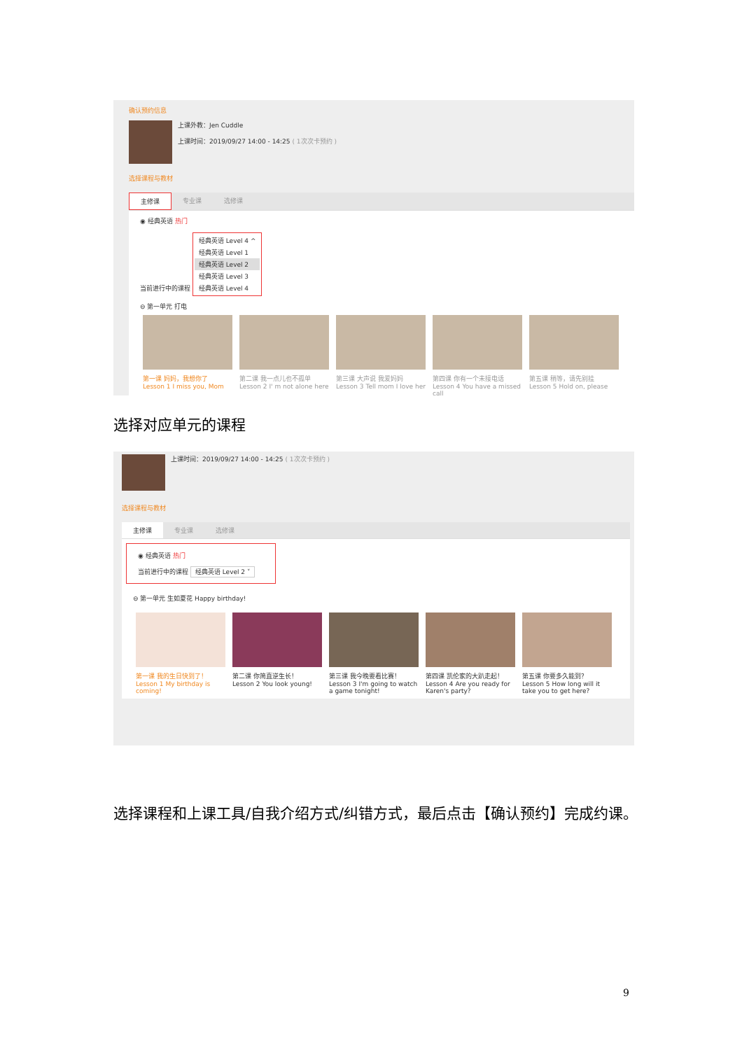确认预约信息
上课外教：Jen Cuddle
上课时间：2019/09/27 14:00 - 14:25 ( 1次次卡预约 )
选择课程与教材
主修课 专业课 选修课
◉ 经典英语 热门
当前进行中的课程
经典英语 Level 4 ^
经典英语 Level 1
经典英语 Level 2
经典英语 Level 3
经典英语 Level 4
⊖ 第一单元 打电
第一课 妈妈，我想你了
Lesson 1 I miss you, Mom
第二课 我一点儿也不孤单
Lesson 2 I' m not alone here
第三课 大声说 我爱妈妈
Lesson 3 Tell mom I love her
第四课 你有一个未接电话
Lesson 4 You have a missed call
第五课 稍等，请先别挂
Lesson 5 Hold on, please
选择对应单元的课程
上课时间：2019/09/27 14:00 - 14:25 ( 1次次卡预约 )
选择课程与教材
主修课 专业课 选修课
◉ 经典英语 热门
当前进行中的课程 经典英语 Level 2 ˅
⊖ 第一单元 生如夏花 Happy birthday!
第一课 我的生日快到了！
Lesson 1 My birthday is coming!
第二课 你简直逆生长！
Lesson 2 You look young!
第三课 我今晚要看比赛！
Lesson 3 I'm going to watch a game tonight!
第四课 凯伦家的大趴走起！
Lesson 4 Are you ready for Karen's party?
第五课 你要多久能到？
Lesson 5 How long will it take you to get here?
选择课程和上课工具/自我介绍方式/纠错方式，最后点击【确认预约】完成约课。
9